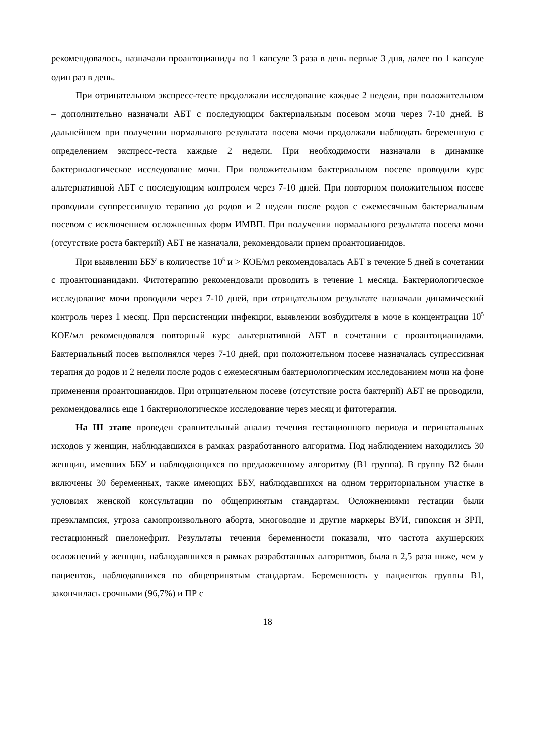рекомендовалось, назначали проантоцианиды по 1 капсуле 3 раза в день первые 3 дня, далее по 1 капсуле один раз в день.
При отрицательном экспресс-тесте продолжали исследование каждые 2 недели, при положительном – дополнительно назначали АБТ с последующим бактериальным посевом мочи через 7-10 дней. В дальнейшем при получении нормального результата посева мочи продолжали наблюдать беременную с определением экспресс-теста каждые 2 недели. При необходимости назначали в динамике бактериологическое исследование мочи. При положительном бактериальном посеве проводили курс альтернативной АБТ с последующим контролем через 7-10 дней. При повторном положительном посеве проводили суппрессивную терапию до родов и 2 недели после родов с ежемесячным бактериальным посевом с исключением осложненных форм ИМВП. При получении нормального результата посева мочи (отсутствие роста бактерий) АБТ не назначали, рекомендовали прием проантоцианидов.
При выявлении ББУ в количестве 10<sup>5</sup> и > КОЕ/мл рекомендовалась АБТ в течение 5 дней в сочетании с проантоцианидами. Фитотерапию рекомендовали проводить в течение 1 месяца. Бактериологическое исследование мочи проводили через 7-10 дней, при отрицательном результате назначали динамический контроль через 1 месяц. При персистенции инфекции, выявлении возбудителя в моче в концентрации 10<sup>5</sup> КОЕ/мл рекомендовался повторный курс альтернативной АБТ в сочетании с проантоцианидами. Бактериальный посев выполнялся через 7-10 дней, при положительном посеве назначалась супрессивная терапия до родов и 2 недели после родов с ежемесячным бактериологическим исследованием мочи на фоне применения проантоцианидов. При отрицательном посеве (отсутствие роста бактерий) АБТ не проводили, рекомендовались еще 1 бактериологическое исследование через месяц и фитотерапия.
На III этапе проведен сравнительный анализ течения гестационного периода и перинатальных исходов у женщин, наблюдавшихся в рамках разработанного алгоритма. Под наблюдением находились 30 женщин, имевших ББУ и наблюдающихся по предложенному алгоритму (В1 группа). В группу В2 были включены 30 беременных, также имеющих ББУ, наблюдавшихся на одном территориальном участке в условиях женской консультации по общепринятым стандартам. Осложнениями гестации были преэклампсия, угроза самопроизвольного аборта, многоводие и другие маркеры ВУИ, гипоксия и ЗРП, гестационный пиелонефрит. Результаты течения беременности показали, что частота акушерских осложнений у женщин, наблюдавшихся в рамках разработанных алгоритмов, была в 2,5 раза ниже, чем у пациенток, наблюдавшихся по общепринятым стандартам. Беременность у пациенток группы В1, закончилась срочными (96,7%) и ПР с
18